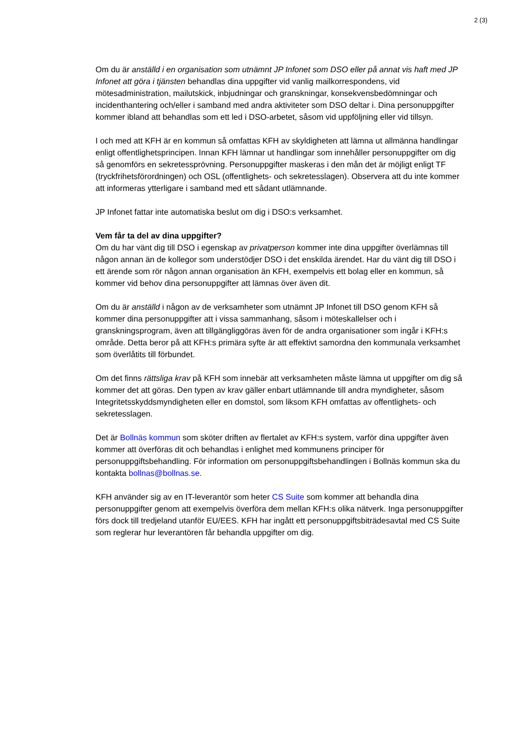2 (3)
Om du är anställd i en organisation som utnämnt JP Infonet som DSO eller på annat vis haft med JP Infonet att göra i tjänsten behandlas dina uppgifter vid vanlig mailkorrespondens, vid mötesadministration, mailutskick, inbjudningar och granskningar, konsekvensbedömningar och incidenthantering och/eller i samband med andra aktiviteter som DSO deltar i. Dina personuppgifter kommer ibland att behandlas som ett led i DSO-arbetet, såsom vid uppföljning eller vid tillsyn.
I och med att KFH är en kommun så omfattas KFH av skyldigheten att lämna ut allmänna handlingar enligt offentlighetsprincipen. Innan KFH lämnar ut handlingar som innehåller personuppgifter om dig så genomförs en sekretessprövning. Personuppgifter maskeras i den mån det är möjligt enligt TF (tryckfrihetsförordningen) och OSL (offentlighets- och sekretesslagen). Observera att du inte kommer att informeras ytterligare i samband med ett sådant utlämnande.
JP Infonet fattar inte automatiska beslut om dig i DSO:s verksamhet.
Vem får ta del av dina uppgifter?
Om du har vänt dig till DSO i egenskap av privatperson kommer inte dina uppgifter överlämnas till någon annan än de kollegor som understödjer DSO i det enskilda ärendet. Har du vänt dig till DSO i ett ärende som rör någon annan organisation än KFH, exempelvis ett bolag eller en kommun, så kommer vid behov dina personuppgifter att lämnas över även dit.
Om du är anställd i någon av de verksamheter som utnämnt JP Infonet till DSO genom KFH så kommer dina personuppgifter att i vissa sammanhang, såsom i möteskallelser och i granskningsprogram, även att tillgängliggöras även för de andra organisationer som ingår i KFH:s område. Detta beror på att KFH:s primära syfte är att effektivt samordna den kommunala verksamhet som överlåtits till förbundet.
Om det finns rättsliga krav på KFH som innebär att verksamheten måste lämna ut uppgifter om dig så kommer det att göras. Den typen av krav gäller enbart utlämnande till andra myndigheter, såsom Integritetsskyddsmyndigheten eller en domstol, som liksom KFH omfattas av offentlighets- och sekretesslagen.
Det är Bollnäs kommun som sköter driften av flertalet av KFH:s system, varför dina uppgifter även kommer att överföras dit och behandlas i enlighet med kommunens principer för personuppgiftsbehandling. För information om personuppgiftsbehandlingen i Bollnäs kommun ska du kontakta bollnas@bollnas.se.
KFH använder sig av en IT-leverantör som heter CS Suite som kommer att behandla dina personuppgifter genom att exempelvis överföra dem mellan KFH:s olika nätverk. Inga personuppgifter förs dock till tredjeland utanför EU/EES. KFH har ingått ett personuppgiftsbiträdesavtal med CS Suite som reglerar hur leverantören får behandla uppgifter om dig.